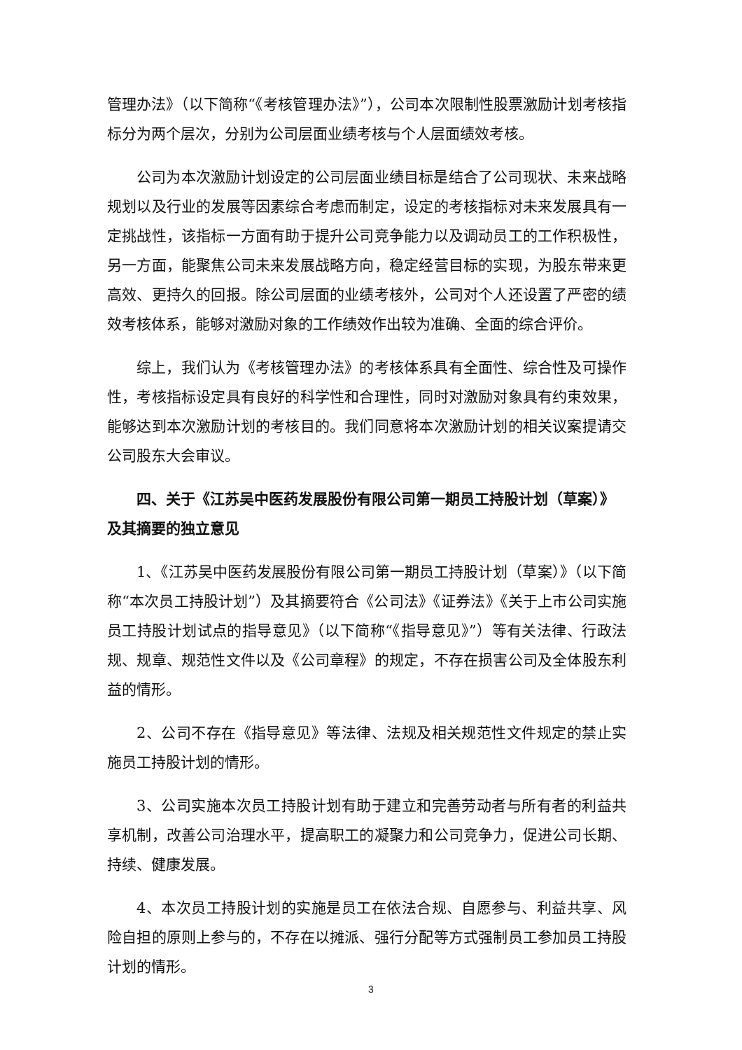管理办法》（以下简称“《考核管理办法》”），公司本次限制性股票激励计划考核指标分为两个层次，分别为公司层面业绩考核与个人层面绩效考核。
公司为本次激励计划设定的公司层面业绩目标是结合了公司现状、未来战略规划以及行业的发展等因素综合考虑而制定，设定的考核指标对未来发展具有一定挑战性，该指标一方面有助于提升公司竞争能力以及调动员工的工作积极性，另一方面，能聚焦公司未来发展战略方向，稳定经营目标的实现，为股东带来更高效、更持久的回报。除公司层面的业绩考核外，公司对个人还设置了严密的绩效考核体系，能够对激励对象的工作绩效作出较为准确、全面的综合评价。
综上，我们认为《考核管理办法》的考核体系具有全面性、综合性及可操作性，考核指标设定具有良好的科学性和合理性，同时对激励对象具有约束效果，能够达到本次激励计划的考核目的。我们同意将本次激励计划的相关议案提请交公司股东大会审议。
四、关于《江苏吴中医药发展股份有限公司第一期员工持股计划（草案）》及其摘要的独立意见
1、《江苏吴中医药发展股份有限公司第一期员工持股计划（草案）》（以下简称“本次员工持股计划”）及其摘要符合《公司法》《证券法》《关于上市公司实施员工持股计划试点的指导意见》（以下简称“《指导意见》”）等有关法律、行政法规、规章、规范性文件以及《公司章程》的规定，不存在损害公司及全体股东利益的情形。
2、公司不存在《指导意见》等法律、法规及相关规范性文件规定的禁止实施员工持股计划的情形。
3、公司实施本次员工持股计划有助于建立和完善劳动者与所有者的利益共享机制，改善公司治理水平，提高职工的凝聚力和公司竞争力，促进公司长期、持续、健康发展。
4、本次员工持股计划的实施是员工在依法合规、自愿参与、利益共享、风险自担的原则上参与的，不存在以摊派、强行分配等方式强制员工参加员工持股计划的情形。
3